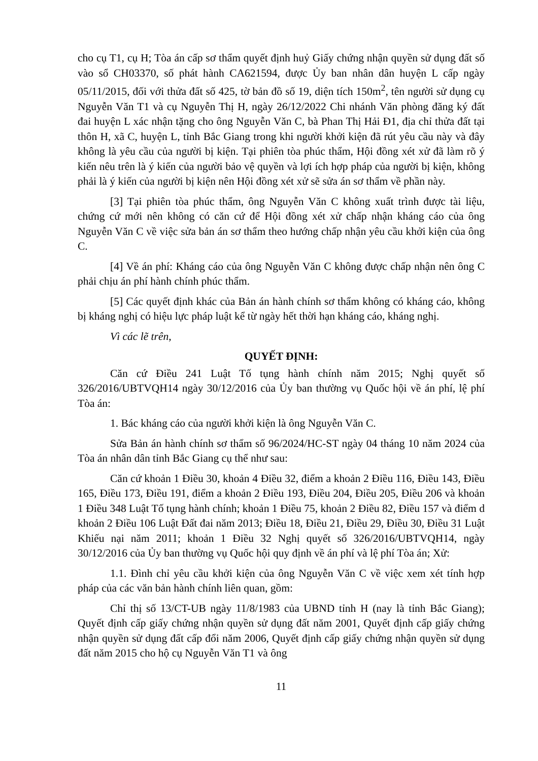cho cụ T1, cụ H; Tòa án cấp sơ thẩm quyết định huỷ Giấy chứng nhận quyền sử dụng đất số vào sổ CH03370, số phát hành CA621594, được Ủy ban nhân dân huyện L cấp ngày 05/11/2015, đối với thửa đất số 425, tờ bản đồ số 19, diện tích 150m<sup>2</sup>, tên người sử dụng cụ Nguyễn Văn T1 và cụ Nguyễn Thị H, ngày 26/12/2022 Chi nhánh Văn phòng đăng ký đất đai huyện L xác nhận tặng cho ông Nguyễn Văn C, bà Phan Thị Hải Đ1, địa chỉ thửa đất tại thôn H, xã C, huyện L, tỉnh Bắc Giang trong khi người khởi kiện đã rút yêu cầu này và đây không là yêu cầu của người bị kiện. Tại phiên tòa phúc thẩm, Hội đồng xét xử đã làm rõ ý kiến nêu trên là ý kiến của người bảo vệ quyền và lợi ích hợp pháp của người bị kiện, không phải là ý kiến của người bị kiện nên Hội đồng xét xử sẽ sửa án sơ thẩm về phần này.
[3] Tại phiên tòa phúc thẩm, ông Nguyễn Văn C không xuất trình được tài liệu, chứng cứ mới nên không có căn cứ để Hội đồng xét xử chấp nhận kháng cáo của ông Nguyễn Văn C về việc sửa bản án sơ thẩm theo hướng chấp nhận yêu cầu khởi kiện của ông C.
[4] Về án phí: Kháng cáo của ông Nguyễn Văn C không được chấp nhận nên ông C phải chịu án phí hành chính phúc thẩm.
[5] Các quyết định khác của Bản án hành chính sơ thẩm không có kháng cáo, không bị kháng nghị có hiệu lực pháp luật kể từ ngày hết thời hạn kháng cáo, kháng nghị.
Vì các lẽ trên,
QUYẾT ĐỊNH:
Căn cứ Điều 241 Luật Tố tụng hành chính năm 2015; Nghị quyết số 326/2016/UBTVQH14 ngày 30/12/2016 của Ủy ban thường vụ Quốc hội về án phí, lệ phí Tòa án:
1. Bác kháng cáo của người khởi kiện là ông Nguyễn Văn C.
Sửa Bản án hành chính sơ thẩm số 96/2024/HC-ST ngày 04 tháng 10 năm 2024 của Tòa án nhân dân tỉnh Bắc Giang cụ thể như sau:
Căn cứ khoản 1 Điều 30, khoản 4 Điều 32, điểm a khoản 2 Điều 116, Điều 143, Điều 165, Điều 173, Điều 191, điểm a khoản 2 Điều 193, Điều 204, Điều 205, Điều 206 và khoản 1 Điều 348 Luật Tố tụng hành chính; khoản 1 Điều 75, khoản 2 Điều 82, Điều 157 và điểm d khoản 2 Điều 106 Luật Đất đai năm 2013; Điều 18, Điều 21, Điều 29, Điều 30, Điều 31 Luật Khiếu nại năm 2011; khoản 1 Điều 32 Nghị quyết số 326/2016/UBTVQH14, ngày 30/12/2016 của Ủy ban thường vụ Quốc hội quy định về án phí và lệ phí Tòa án; Xử:
1.1. Đình chỉ yêu cầu khởi kiện của ông Nguyễn Văn C về việc xem xét tính hợp pháp của các văn bản hành chính liên quan, gồm:
Chỉ thị số 13/CT-UB ngày 11/8/1983 của UBND tỉnh H (nay là tỉnh Bắc Giang); Quyết định cấp giấy chứng nhận quyền sử dụng đất năm 2001, Quyết định cấp giấy chứng nhận quyền sử dụng đất cấp đổi năm 2006, Quyết định cấp giấy chứng nhận quyền sử dụng đất năm 2015 cho hộ cụ Nguyễn Văn T1 và ông
11